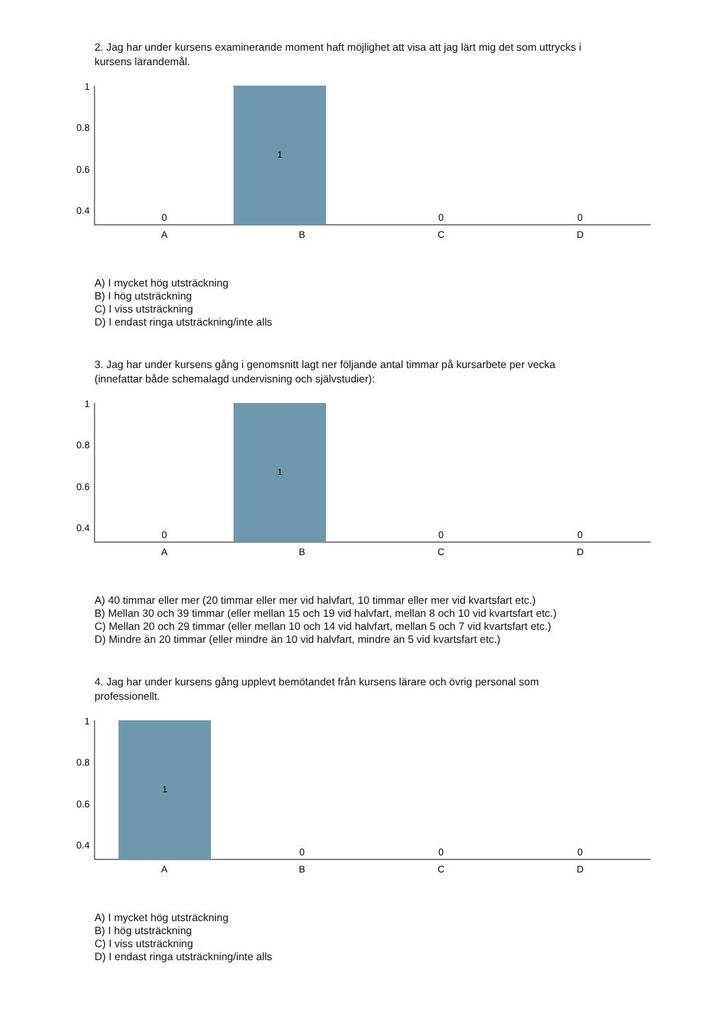2. Jag har under kursens examinerande moment haft möjlighet att visa att jag lärt mig det som uttrycks i kursens lärandemål.
1
0.8
0.6
0.4
1
0
0
0
A
B
C
D
A) I mycket hög utsträckning
B) I hög utsträckning
C) I viss utsträckning
D) I endast ringa utsträckning/inte alls
3. Jag har under kursens gång i genomsnitt lagt ner följande antal timmar på kursarbete per vecka (innefattar både schemalagd undervisning och självstudier):
1
0.8
0.6
0.4
1
0
0
0
A
B
C
D
A) 40 timmar eller mer (20 timmar eller mer vid halvfart, 10 timmar eller mer vid kvartsfart etc.)
B) Mellan 30 och 39 timmar (eller mellan 15 och 19 vid halvfart, mellan 8 och 10 vid kvartsfart etc.)
C) Mellan 20 och 29 timmar (eller mellan 10 och 14 vid halvfart, mellan 5 och 7 vid kvartsfart etc.)
D) Mindre än 20 timmar (eller mindre än 10 vid halvfart, mindre än 5 vid kvartsfart etc.)
4. Jag har under kursens gång upplevt bemötandet från kursens lärare och övrig personal som professionellt.
1
0.8
0.6
0.4
1
0
0
0
A
B
C
D
A) I mycket hög utsträckning
B) I hög utsträckning
C) I viss utsträckning
D) I endast ringa utsträckning/inte alls